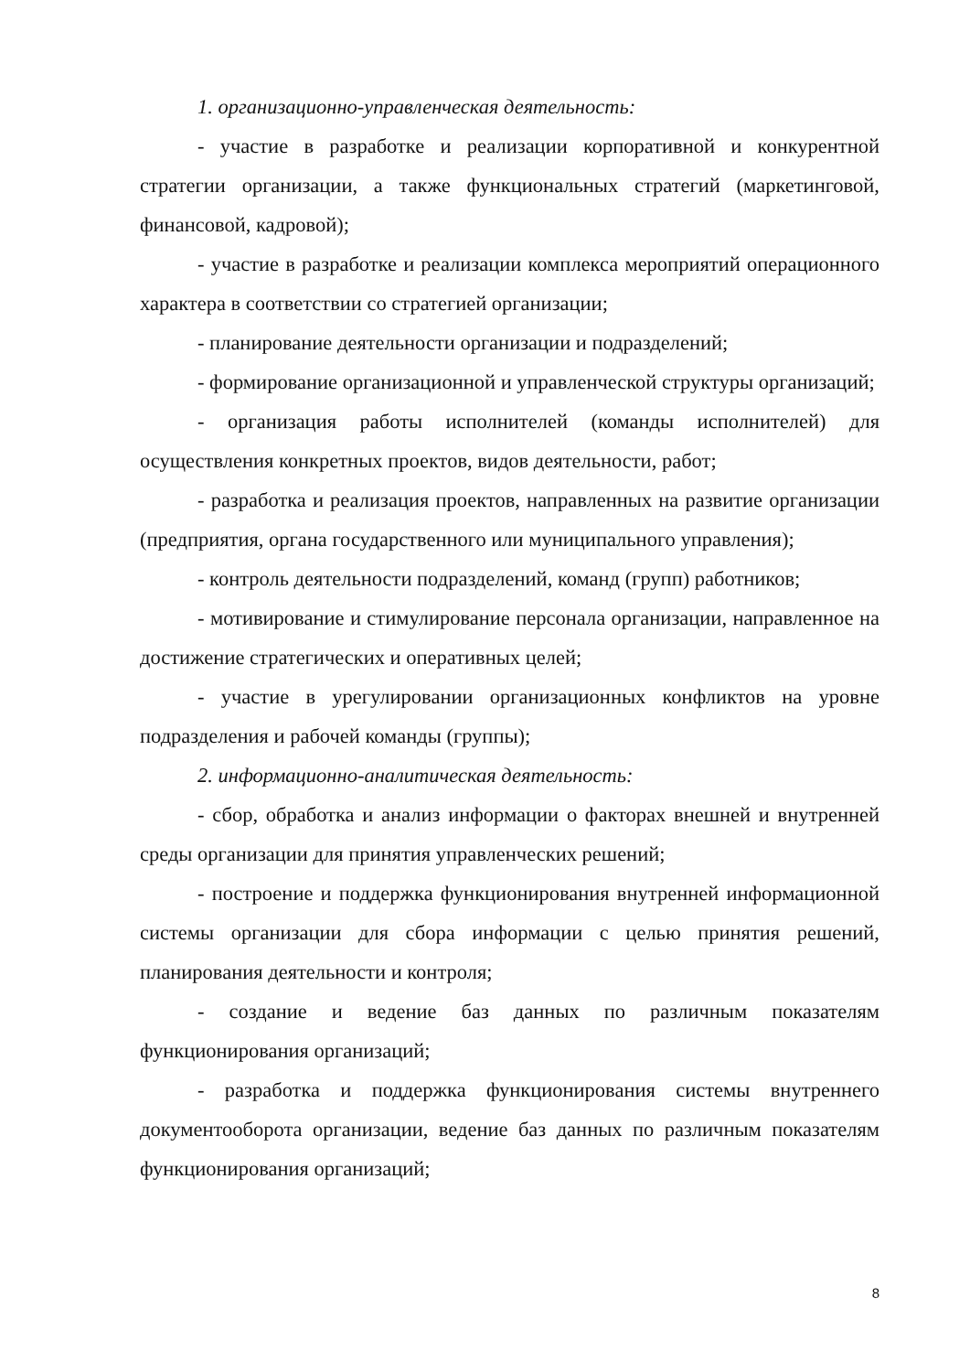1. организационно-управленческая деятельность:
- участие в разработке и реализации корпоративной и конкурентной стратегии организации, а также функциональных стратегий (маркетинговой, финансовой, кадровой);
- участие в разработке и реализации комплекса мероприятий операционного характера в соответствии со стратегией организации;
- планирование деятельности организации и подразделений;
- формирование организационной и управленческой структуры организаций;
- организация работы исполнителей (команды исполнителей) для осуществления конкретных проектов, видов деятельности, работ;
- разработка и реализация проектов, направленных на развитие организации (предприятия, органа государственного или муниципального управления);
- контроль деятельности подразделений, команд (групп) работников;
- мотивирование и стимулирование персонала организации, направленное на достижение стратегических и оперативных целей;
- участие в урегулировании организационных конфликтов на уровне подразделения и рабочей команды (группы);
2. информационно-аналитическая деятельность:
- сбор, обработка и анализ информации о факторах внешней и внутренней среды организации для принятия управленческих решений;
- построение и поддержка функционирования внутренней информационной системы организации для сбора информации с целью принятия решений, планирования деятельности и контроля;
- создание и ведение баз данных по различным показателям функционирования организаций;
- разработка и поддержка функционирования системы внутреннего документооборота организации, ведение баз данных по различным показателям функционирования организаций;
8